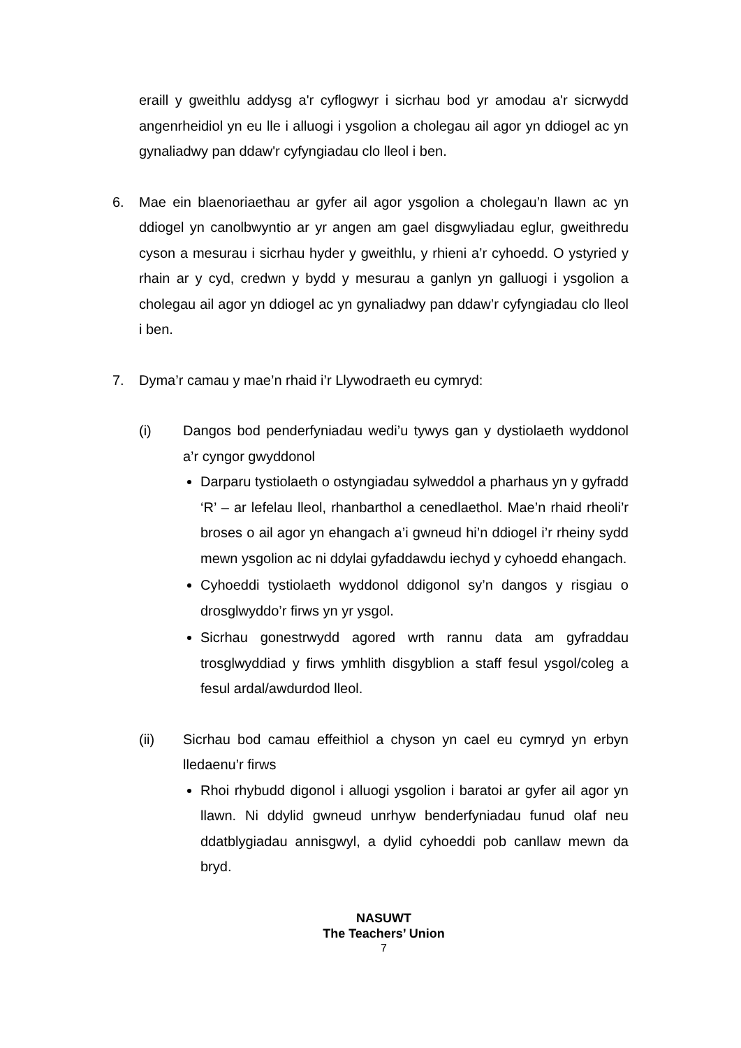eraill y gweithlu addysg a'r cyflogwyr i sicrhau bod yr amodau a'r sicrwydd angenrheidiol yn eu lle i alluogi i ysgolion a cholegau ail agor yn ddiogel ac yn gynaliadwy pan ddaw'r cyfyngiadau clo lleol i ben.
6. Mae ein blaenoriaethau ar gyfer ail agor ysgolion a cholegau’n llawn ac yn ddiogel yn canolbwyntio ar yr angen am gael disgwyliadau eglur, gweithredu cyson a mesurau i sicrhau hyder y gweithlu, y rhieni a’r cyhoedd. O ystyried y rhain ar y cyd, credwn y bydd y mesurau a ganlyn yn galluogi i ysgolion a cholegau ail agor yn ddiogel ac yn gynaliadwy pan ddaw’r cyfyngiadau clo lleol i ben.
7. Dyma’r camau y mae’n rhaid i’r Llywodraeth eu cymryd:
(i) Dangos bod penderfyniadau wedi’u tywys gan y dystiolaeth wyddonol a’r cyngor gwyddonol
Darparu tystiolaeth o ostyngiadau sylweddol a pharhaus yn y gyfradd ‘R’ – ar lefelau lleol, rhanbarthol a cenedlaethol. Mae’n rhaid rheoli’r broses o ail agor yn ehangach a’i gwneud hi’n ddiogel i’r rheiny sydd mewn ysgolion ac ni ddylai gyfaddawdu iechyd y cyhoedd ehangach.
Cyhoeddi tystiolaeth wyddonol ddigonol sy’n dangos y risgiau o drosglwyddo’r firws yn yr ysgol.
Sicrhau gonestrwydd agored wrth rannu data am gyfraddau trosglwyddiad y firws ymhlith disgyblion a staff fesul ysgol/coleg a fesul ardal/awdurdod lleol.
(ii) Sicrhau bod camau effeithiol a chyson yn cael eu cymryd yn erbyn lledaenu’r firws
Rhoi rhybudd digonol i alluogi ysgolion i baratoi ar gyfer ail agor yn llawn. Ni ddylid gwneud unrhyw benderfyniadau funud olaf neu ddatblygiadau annisgwyl, a dylid cyhoeddi pob canllaw mewn da bryd.
NASUWT
The Teachers’ Union
7